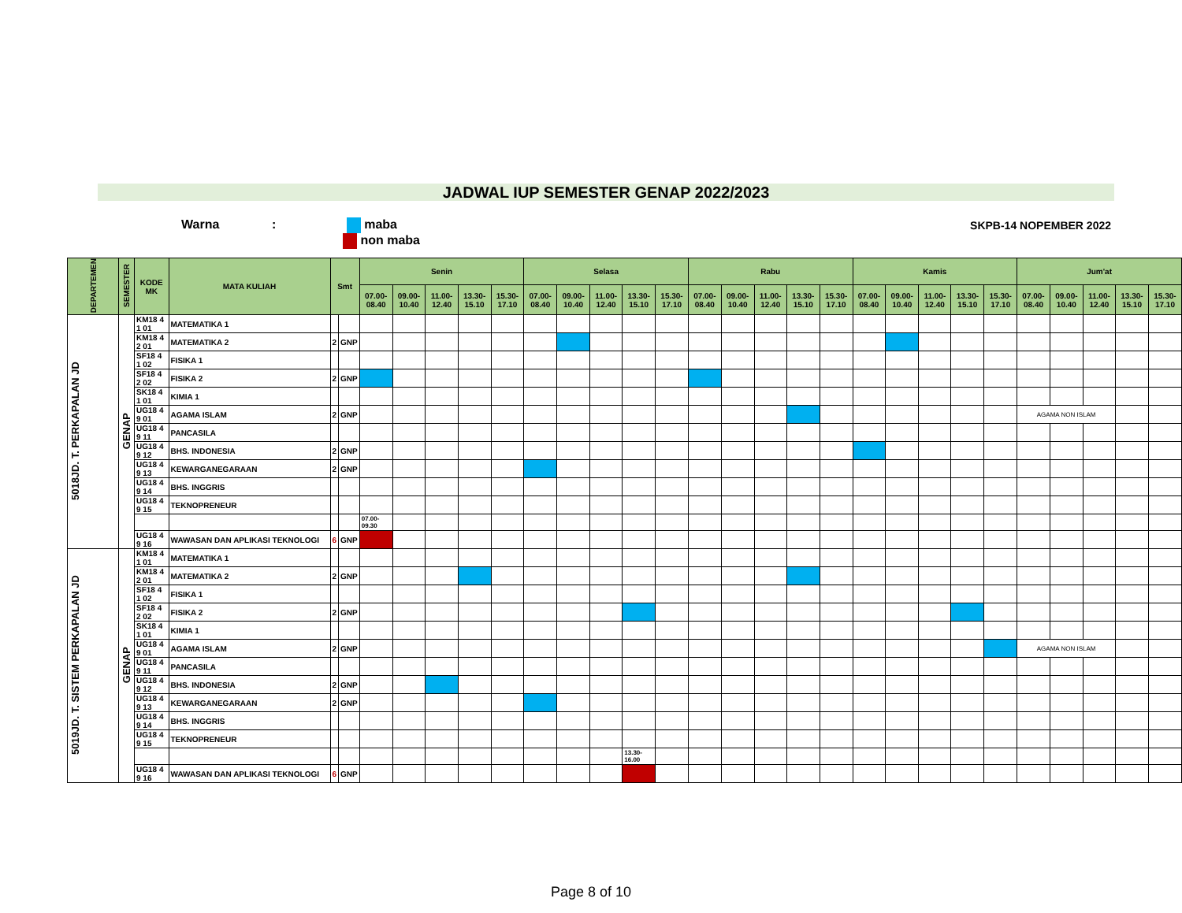JADWAL IUP SEMESTER GENAP 2022/2023
Warna : maba
non maba
SKPB-14 NOPEMBER 2022
| DEPARTEMEN | SEMESTER | KODE MK | MATA KULIAH | Smt | | Senin | | | | | Selasa | | | | | Rabu | | | | | Kamis | | | | | Jum'at | | | | |
| --- | --- | --- | --- | --- | --- | --- | --- | --- | --- | --- | --- | --- | --- | --- | --- | --- | --- | --- | --- | --- | --- | --- | --- | --- | --- | --- | --- | --- | --- | --- |
| | | | | | | 07.00-08.40 | 09.00-10.40 | 11.00-12.40 | 13.30-15.10 | 15.30-17.10 | 07.00-08.40 | 09.00-10.40 | 11.00-12.40 | 13.30-15.10 | 15.30-17.10 | 07.00-08.40 | 09.00-10.40 | 11.00-12.40 | 13.30-15.10 | 15.30-17.10 | 07.00-08.40 | 09.00-10.40 | 11.00-12.40 | 13.30-15.10 | 15.30-17.10 | 07.00-08.40 | 09.00-10.40 | 11.00-12.40 | 13.30-15.10 | 15.30-17.10 |
| 5018JD. T. PERKAPALAN JD | GENAP | KM18 4 1 01 | MATEMATIKA 1 | | | | | | | | | | | | | | | | | | | | | | | | | | | |
| | | KM18 4 2 01 | MATEMATIKA 2 | 2 | GNP | | | | | | | | | | | | | | | | | | | | | | | | | |
| | | SF18 4 1 02 | FISIKA 1 | | | | | | | | | | | | | | | | | | | | | | | | | | | |
| | | SF18 4 2 02 | FISIKA 2 | 2 | GNP | | | | | | | | | | | | | | | | | | | | | | | | | |
| | | SK18 4 1 01 | KIMIA 1 | | | | | | | | | | | | | | | | | | | | | | | | | | | |
| | | UG18 4 9 01 | AGAMA ISLAM | 2 | GNP | | | | | | | | | | | | | | | | | | | | | AGAMA NON ISLAM | | | | |
| | | UG18 4 9 11 | PANCASILA | | | | | | | | | | | | | | | | | | | | | | | | | | | |
| | | UG18 4 9 12 | BHS. INDONESIA | 2 | GNP | | | | | | | | | | | | | | | | | | | | | | | | | |
| | | UG18 4 9 13 | KEWARGANEGARAAN | 2 | GNP | | | | | | | | | | | | | | | | | | | | | | | | | |
| | | UG18 4 9 14 | BHS. INGGRIS | | | | | | | | | | | | | | | | | | | | | | | | | | | |
| | | UG18 4 9 15 | TEKNOPRENEUR | | | | | | | | | | | | | | | | | | | | | | | | | | | |
| | | | | | | 07.00-09.30 | | | | | | | | | | | | | | | | | | | | | | | | |
| | | UG18 4 9 16 | WAWASAN DAN APLIKASI TEKNOLOGI | 6 | GNP | | | | | | | | | | | | | | | | | | | | | | | | | |
| 5019JD. T. SISTEM PERKAPALAN JD | GENAP | KM18 4 1 01 | MATEMATIKA 1 | | | | | | | | | | | | | | | | | | | | | | | | | | | |
| | | KM18 4 2 01 | MATEMATIKA 2 | 2 | GNP | | | | | | | | | | | | | | | | | | | | | | | | | |
| | | SF18 4 1 02 | FISIKA 1 | | | | | | | | | | | | | | | | | | | | | | | | | | | |
| | | SF18 4 2 02 | FISIKA 2 | 2 | GNP | | | | | | | | | | | | | | | | | | | | | | | | | |
| | | SK18 4 1 01 | KIMIA 1 | | | | | | | | | | | | | | | | | | | | | | | | | | | |
| | | UG18 4 9 01 | AGAMA ISLAM | 2 | GNP | | | | | | | | | | | | | | | | | | | | | AGAMA NON ISLAM | | | | |
| | | UG18 4 9 11 | PANCASILA | | | | | | | | | | | | | | | | | | | | | | | | | | | |
| | | UG18 4 9 12 | BHS. INDONESIA | 2 | GNP | | | | | | | | | | | | | | | | | | | | | | | | | |
| | | UG18 4 9 13 | KEWARGANEGARAAN | 2 | GNP | | | | | | | | | | | | | | | | | | | | | | | | | |
| | | UG18 4 9 14 | BHS. INGGRIS | | | | | | | | | | | | | | | | | | | | | | | | | | | |
| | | UG18 4 9 15 | TEKNOPRENEUR | | | | | | | | | | | | | | | | | | | | | | | | | | | |
| | | | | | | | | | | | | | | 13.30-16.00 | | | | | | | | | | | | | | | | |
| | | UG18 4 9 16 | WAWASAN DAN APLIKASI TEKNOLOGI | 6 | GNP | | | | | | | | | | | | | | | | | | | | | | | | | |
Page 8 of 10